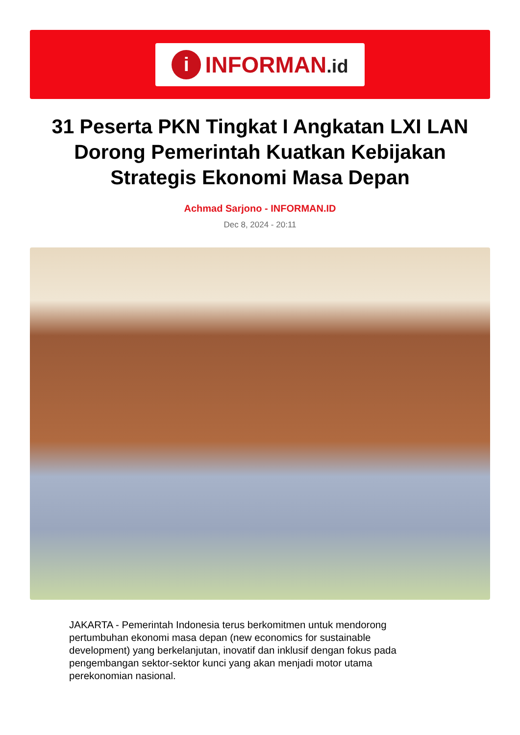i
INFORMAN.id
31 Peserta PKN Tingkat I Angkatan LXI LAN Dorong Pemerintah Kuatkan Kebijakan Strategis Ekonomi Masa Depan
Achmad Sarjono - INFORMAN.ID
Dec 8, 2024 - 20:11
JAKARTA - Pemerintah Indonesia terus berkomitmen untuk mendorong pertumbuhan ekonomi masa depan (new economics for sustainable development) yang berkelanjutan, inovatif dan inklusif dengan fokus pada pengembangan sektor-sektor kunci yang akan menjadi motor utama perekonomian nasional.